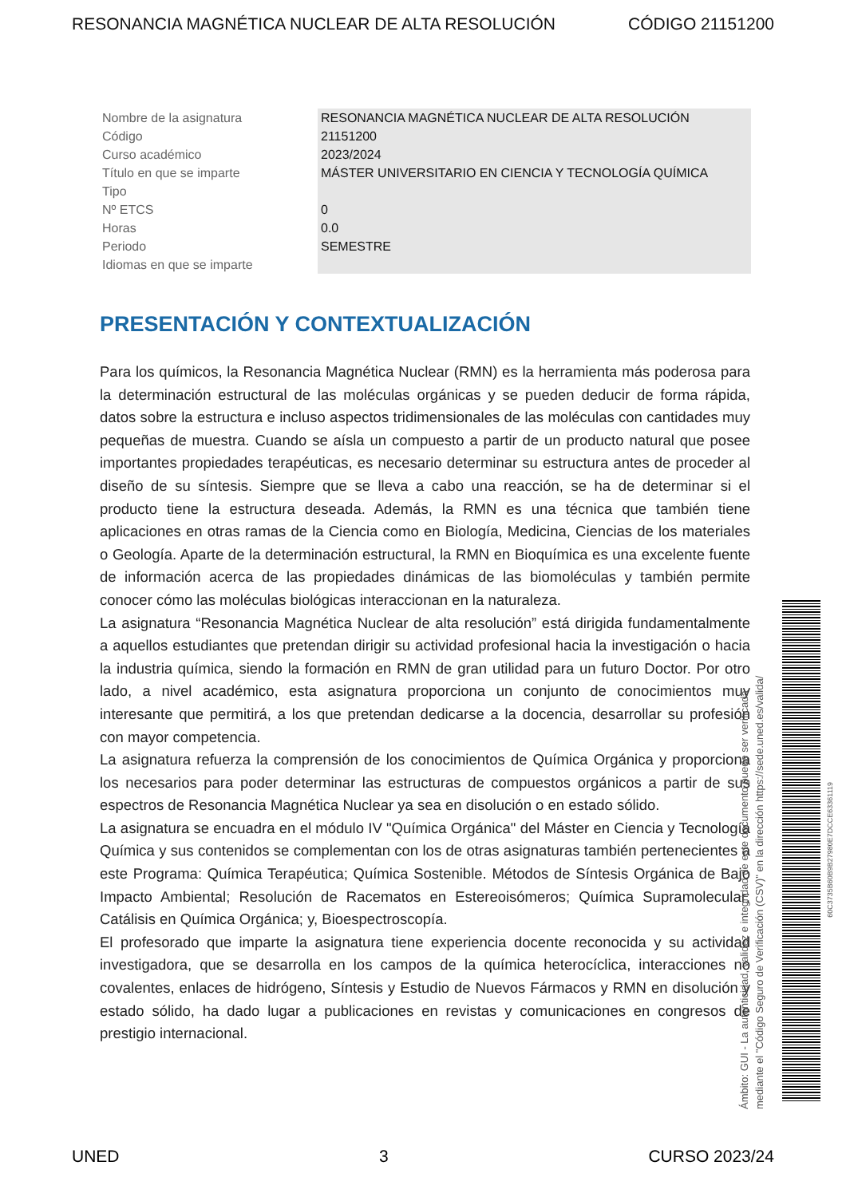RESONANCIA MAGNÉTICA NUCLEAR DE ALTA RESOLUCIÓN CÓDIGO 21151200
| Nombre de la asignatura | RESONANCIA MAGNÉTICA NUCLEAR DE ALTA RESOLUCIÓN |
| Código | 21151200 |
| Curso académico | 2023/2024 |
| Título en que se imparte | MÁSTER UNIVERSITARIO EN CIENCIA Y TECNOLOGÍA QUÍMICA |
| Tipo | |
| Nº ETCS | 0 |
| Horas | 0.0 |
| Periodo | SEMESTRE |
| Idiomas en que se imparte | |
PRESENTACIÓN Y CONTEXTUALIZACIÓN
Para los químicos, la Resonancia Magnética Nuclear (RMN) es la herramienta más poderosa para la determinación estructural de las moléculas orgánicas y se pueden deducir de forma rápida, datos sobre la estructura e incluso aspectos tridimensionales de las moléculas con cantidades muy pequeñas de muestra. Cuando se aísla un compuesto a partir de un producto natural que posee importantes propiedades terapéuticas, es necesario determinar su estructura antes de proceder al diseño de su síntesis. Siempre que se lleva a cabo una reacción, se ha de determinar si el producto tiene la estructura deseada. Además, la RMN es una técnica que también tiene aplicaciones en otras ramas de la Ciencia como en Biología, Medicina, Ciencias de los materiales o Geología. Aparte de la determinación estructural, la RMN en Bioquímica es una excelente fuente de información acerca de las propiedades dinámicas de las biomoléculas y también permite conocer cómo las moléculas biológicas interaccionan en la naturaleza.
La asignatura “Resonancia Magnética Nuclear de alta resolución” está dirigida fundamentalmente a aquellos estudiantes que pretendan dirigir su actividad profesional hacia la investigación o hacia la industria química, siendo la formación en RMN de gran utilidad para un futuro Doctor. Por otro lado, a nivel académico, esta asignatura proporciona un conjunto de conocimientos muy interesante que permitirá, a los que pretendan dedicarse a la docencia, desarrollar su profesión con mayor competencia.
La asignatura refuerza la comprensión de los conocimientos de Química Orgánica y proporciona los necesarios para poder determinar las estructuras de compuestos orgánicos a partir de sus espectros de Resonancia Magnética Nuclear ya sea en disolución o en estado sólido.
La asignatura se encuadra en el módulo IV "Química Orgánica" del Máster en Ciencia y Tecnología Química y sus contenidos se complementan con los de otras asignaturas también pertenecientes a este Programa: Química Terapéutica; Química Sostenible. Métodos de Síntesis Orgánica de Bajo Impacto Ambiental; Resolución de Racematos en Estereoisómeros; Química Supramolecular; Catálisis en Química Orgánica; y, Bioespectroscopía.
El profesorado que imparte la asignatura tiene experiencia docente reconocida y su actividad investigadora, que se desarrolla en los campos de la química heterocíclica, interacciones no covalentes, enlaces de hidrógeno, Síntesis y Estudio de Nuevos Fármacos y RMN en disolución y estado sólido, ha dado lugar a publicaciones en revistas y comunicaciones en congresos de prestigio internacional.
Ámbito: GUI - La autenticidad, validez e integridad de este documento puede ser verificada
mediante el "Código Seguro de Verificación (CSV)" en la dirección https://sede.uned.es/valida/
60C3735B60B9B27980E7DCCE63361119
UNED 3 CURSO 2023/24